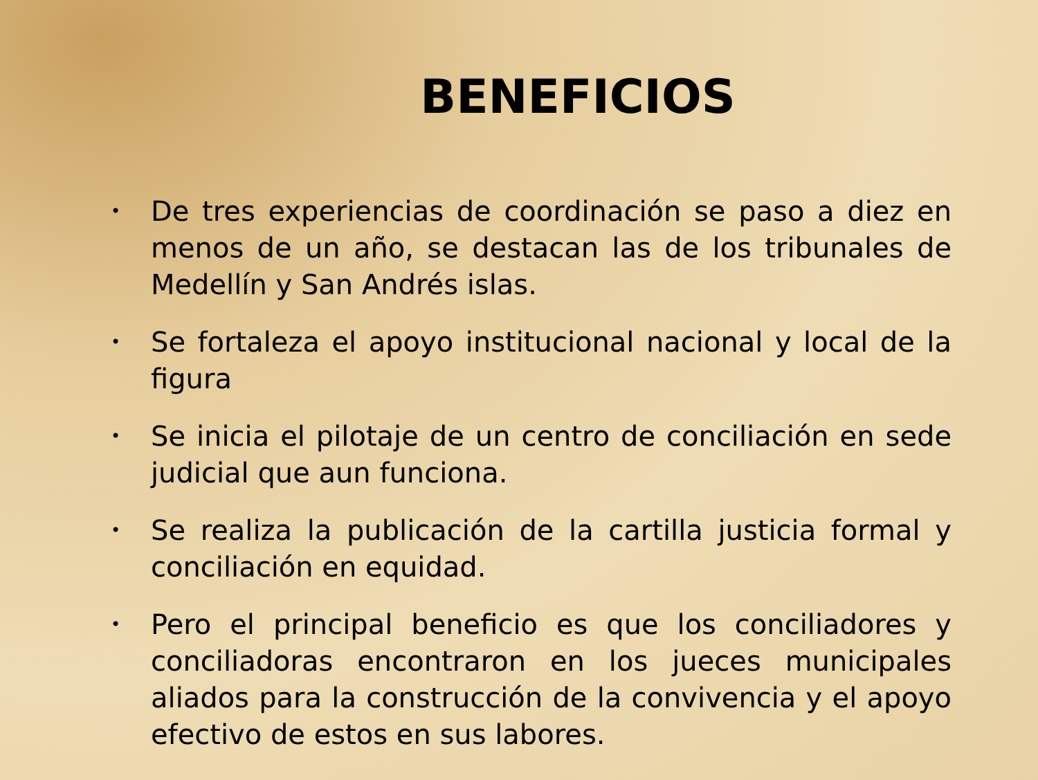BENEFICIOS
• De tres experiencias de coordinación se paso a diez en menos de un año, se destacan las de los tribunales de Medellín y San Andrés islas.
• Se fortaleza el apoyo institucional nacional y local de la figura
• Se inicia el pilotaje de un centro de conciliación en sede judicial que aun funciona.
• Se realiza la publicación de la cartilla justicia formal y conciliación en equidad.
• Pero el principal beneficio es que los conciliadores y conciliadoras encontraron en los jueces municipales aliados para la construcción de la convivencia y el apoyo efectivo de estos en sus labores.